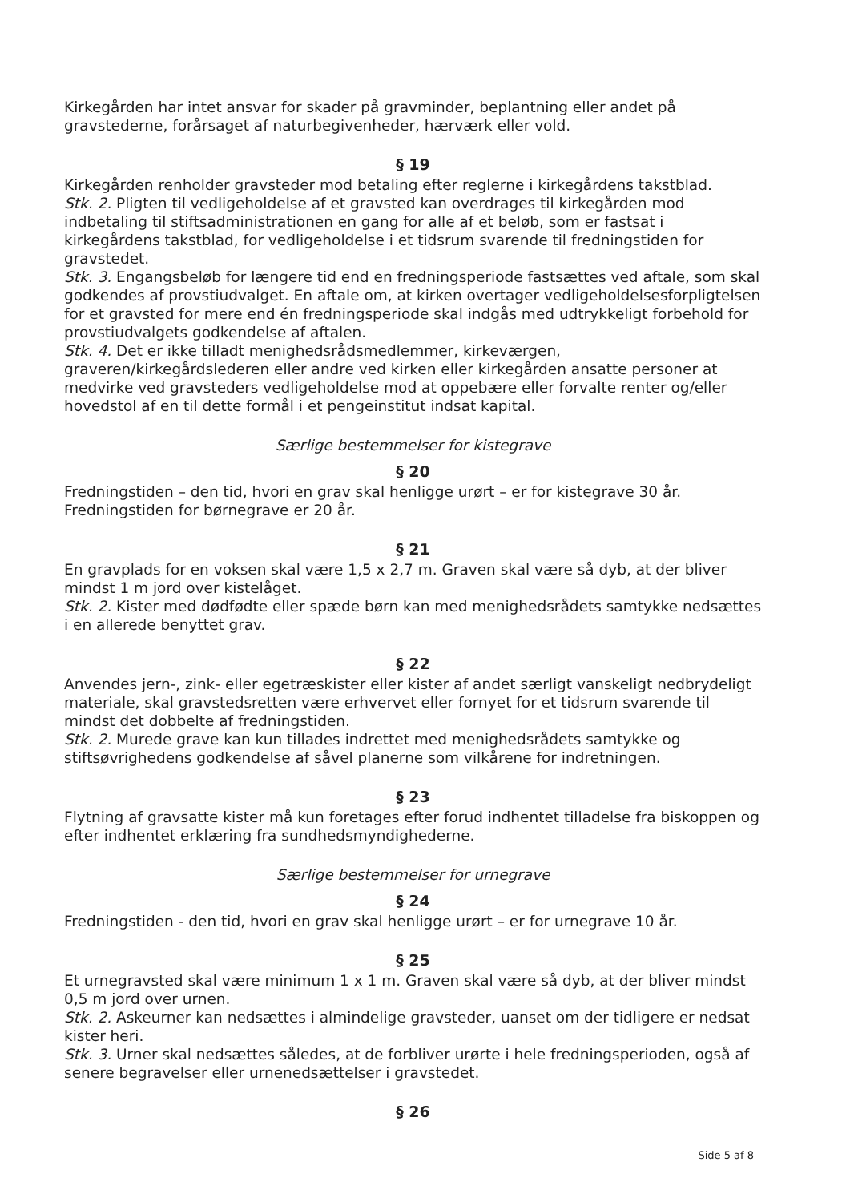Kirkegården har intet ansvar for skader på gravminder, beplantning eller andet på gravstederne, forårsaget af naturbegivenheder, hærværk eller vold.
§ 19
Kirkegården renholder gravsteder mod betaling efter reglerne i kirkegårdens takstblad.
Stk. 2. Pligten til vedligeholdelse af et gravsted kan overdrages til kirkegården mod indbetaling til stiftsadministrationen en gang for alle af et beløb, som er fastsat i kirkegårdens takstblad, for vedligeholdelse i et tidsrum svarende til fredningstiden for gravstedet.
Stk. 3. Engangsbeløb for længere tid end en fredningsperiode fastsættes ved aftale, som skal godkendes af provstiudvalget. En aftale om, at kirken overtager vedligeholdelsesforpligtelsen for et gravsted for mere end én fredningsperiode skal indgås med udtrykkeligt forbehold for provstiudvalgets godkendelse af aftalen.
Stk. 4. Det er ikke tilladt menighedsrådsmedlemmer, kirkeværgen, graveren/kirkegårdslederen eller andre ved kirken eller kirkegården ansatte personer at medvirke ved gravsteders vedligeholdelse mod at oppebære eller forvalte renter og/eller hovedstol af en til dette formål i et pengeinstitut indsat kapital.
Særlige bestemmelser for kistegrave
§ 20
Fredningstiden – den tid, hvori en grav skal henligge urørt – er for kistegrave 30 år. Fredningstiden for børnegrave er 20 år.
§ 21
En gravplads for en voksen skal være 1,5 x 2,7 m. Graven skal være så dyb, at der bliver mindst 1 m jord over kistelåget.
Stk. 2. Kister med dødfødte eller spæde børn kan med menighedsrådets samtykke nedsættes i en allerede benyttet grav.
§ 22
Anvendes jern-, zink- eller egetræskister eller kister af andet særligt vanskeligt nedbrydeligt materiale, skal gravstedsretten være erhvervet eller fornyet for et tidsrum svarende til mindst det dobbelte af fredningstiden.
Stk. 2. Murede grave kan kun tillades indrettet med menighedsrådets samtykke og stiftsøvrighedens godkendelse af såvel planerne som vilkårene for indretningen.
§ 23
Flytning af gravsatte kister må kun foretages efter forud indhentet tilladelse fra biskoppen og efter indhentet erklæring fra sundhedsmyndighederne.
Særlige bestemmelser for urnegrave
§ 24
Fredningstiden - den tid, hvori en grav skal henligge urørt – er for urnegrave 10 år.
§ 25
Et urnegravsted skal være minimum 1 x 1 m. Graven skal være så dyb, at der bliver mindst 0,5 m jord over urnen.
Stk. 2. Askeurner kan nedsættes i almindelige gravsteder, uanset om der tidligere er nedsat kister heri.
Stk. 3. Urner skal nedsættes således, at de forbliver urørte i hele fredningsperioden, også af senere begravelser eller urnenedsættelser i gravstedet.
§ 26
Side 5 af 8